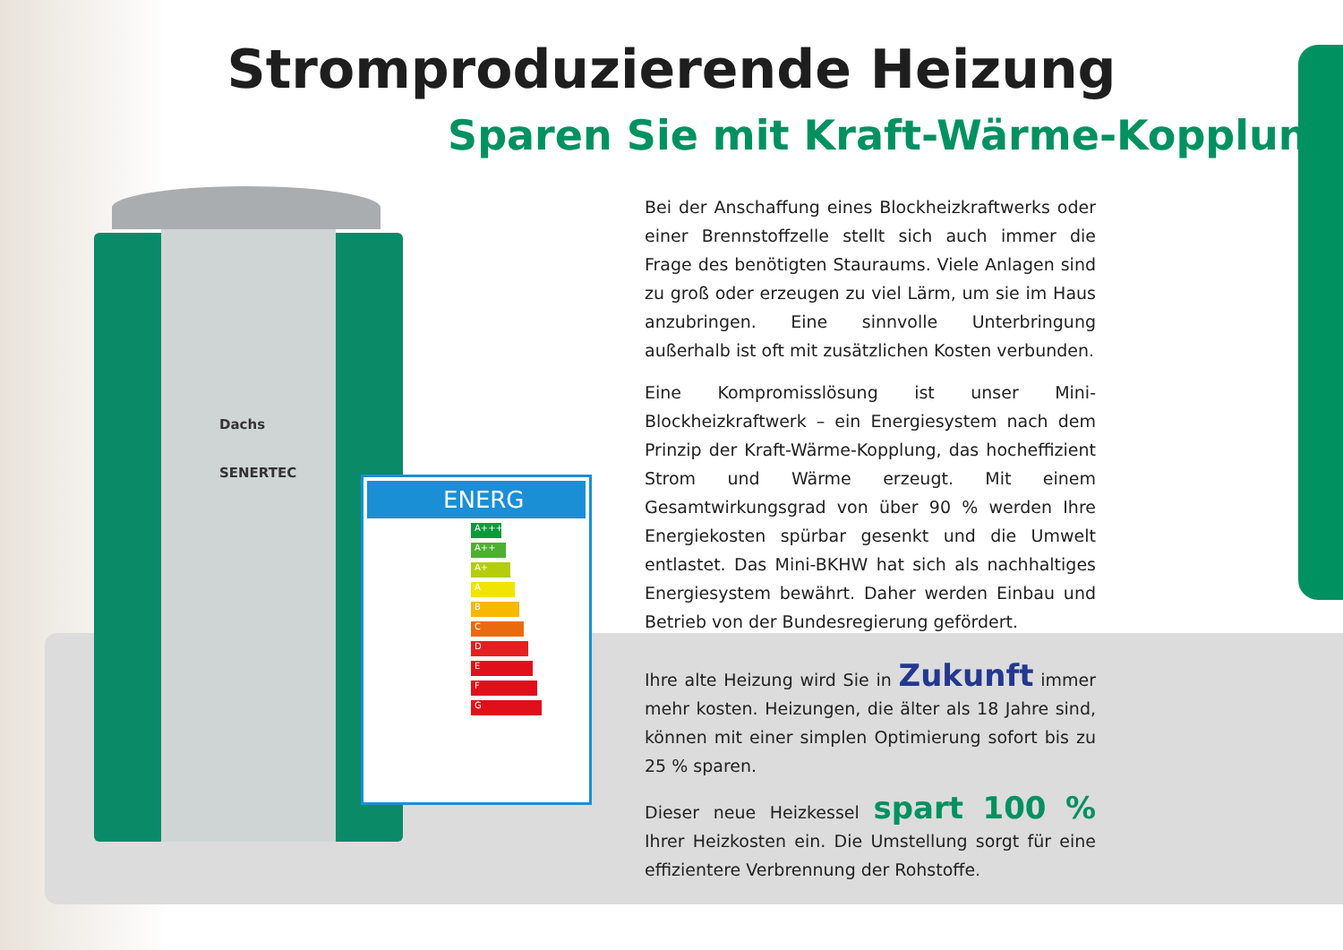Stromproduzierende Heizung
Sparen Sie mit Kraft-Wärme-Kopplung
Dachs
SENERTEC
ENERG
A+++
A++
A+
A
B
C
D
E
F
G
Bei der Anschaffung eines Blockheizkraftwerks oder einer Brennstoffzelle stellt sich auch immer die Frage des benötigten Stauraums. Viele Anlagen sind zu groß oder erzeugen zu viel Lärm, um sie im Haus anzubringen. Eine sinnvolle Unterbringung außerhalb ist oft mit zusätzlichen Kosten verbunden.
Eine Kompromisslösung ist unser Mini-Blockheizkraftwerk – ein Energiesystem nach dem Prinzip der Kraft-Wärme-Kopplung, das hocheffizient Strom und Wärme erzeugt. Mit einem Gesamtwirkungsgrad von über 90 % werden Ihre Energiekosten spürbar gesenkt und die Umwelt entlastet. Das Mini-BKHW hat sich als nachhaltiges Energiesystem bewährt. Daher werden Einbau und Betrieb von der Bundesregierung gefördert.
Ihre alte Heizung wird Sie in Zukunft immer mehr kosten. Heizungen, die älter als 18 Jahre sind, können mit einer simplen Optimierung sofort bis zu 25 % sparen.
Dieser neue Heizkessel spart 100 % Ihrer Heizkosten ein. Die Umstellung sorgt für eine effizientere Verbrennung der Rohstoffe.